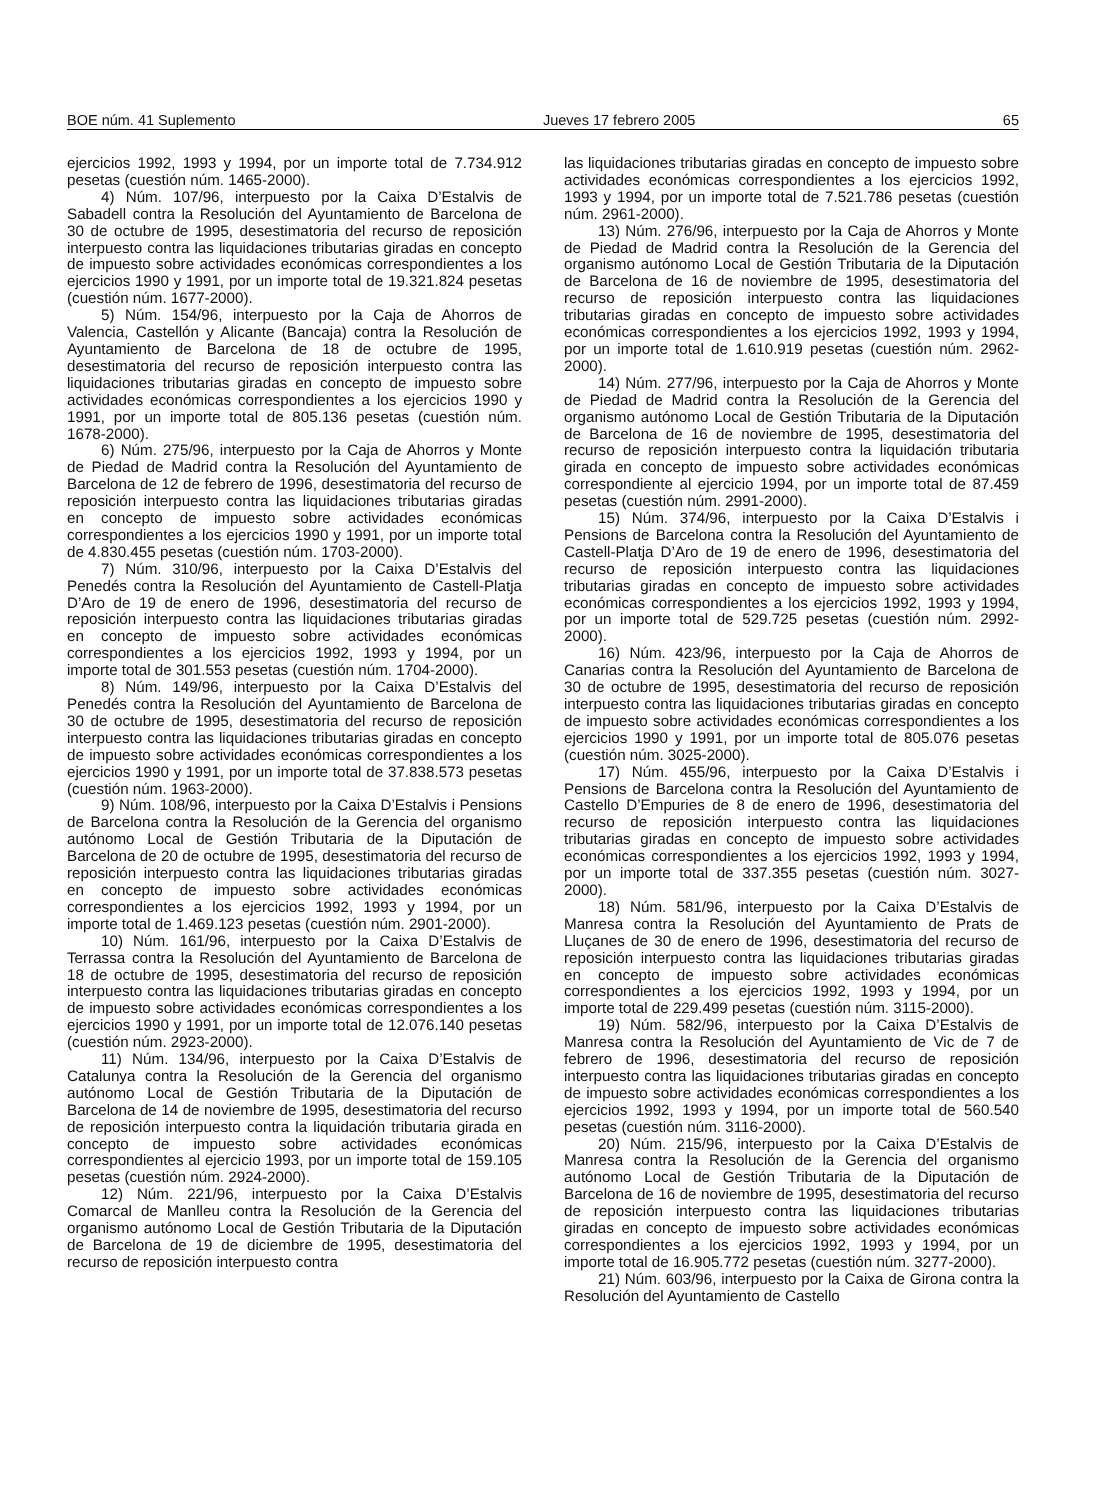BOE núm. 41 Suplemento Jueves 17 febrero 2005 65
ejercicios 1992, 1993 y 1994, por un importe total de 7.734.912 pesetas (cuestión núm. 1465-2000).
4) Núm. 107/96, interpuesto por la Caixa D’Estalvis de Sabadell contra la Resolución del Ayuntamiento de Barcelona de 30 de octubre de 1995, desestimatoria del recurso de reposición interpuesto contra las liquidaciones tributarias giradas en concepto de impuesto sobre actividades económicas correspondientes a los ejercicios 1990 y 1991, por un importe total de 19.321.824 pesetas (cuestión núm. 1677-2000).
5) Núm. 154/96, interpuesto por la Caja de Ahorros de Valencia, Castellón y Alicante (Bancaja) contra la Resolución de Ayuntamiento de Barcelona de 18 de octubre de 1995, desestimatoria del recurso de reposición interpuesto contra las liquidaciones tributarias giradas en concepto de impuesto sobre actividades económicas correspondientes a los ejercicios 1990 y 1991, por un importe total de 805.136 pesetas (cuestión núm. 1678-2000).
6) Núm. 275/96, interpuesto por la Caja de Ahorros y Monte de Piedad de Madrid contra la Resolución del Ayuntamiento de Barcelona de 12 de febrero de 1996, desestimatoria del recurso de reposición interpuesto contra las liquidaciones tributarias giradas en concepto de impuesto sobre actividades económicas correspondientes a los ejercicios 1990 y 1991, por un importe total de 4.830.455 pesetas (cuestión núm. 1703-2000).
7) Núm. 310/96, interpuesto por la Caixa D’Estalvis del Penedés contra la Resolución del Ayuntamiento de Castell-Platja D’Aro de 19 de enero de 1996, desestimatoria del recurso de reposición interpuesto contra las liquidaciones tributarias giradas en concepto de impuesto sobre actividades económicas correspondientes a los ejercicios 1992, 1993 y 1994, por un importe total de 301.553 pesetas (cuestión núm. 1704-2000).
8) Núm. 149/96, interpuesto por la Caixa D’Estalvis del Penedés contra la Resolución del Ayuntamiento de Barcelona de 30 de octubre de 1995, desestimatoria del recurso de reposición interpuesto contra las liquidaciones tributarias giradas en concepto de impuesto sobre actividades económicas correspondientes a los ejercicios 1990 y 1991, por un importe total de 37.838.573 pesetas (cuestión núm. 1963-2000).
9) Núm. 108/96, interpuesto por la Caixa D’Estalvis i Pensions de Barcelona contra la Resolución de la Gerencia del organismo autónomo Local de Gestión Tributaria de la Diputación de Barcelona de 20 de octubre de 1995, desestimatoria del recurso de reposición interpuesto contra las liquidaciones tributarias giradas en concepto de impuesto sobre actividades económicas correspondientes a los ejercicios 1992, 1993 y 1994, por un importe total de 1.469.123 pesetas (cuestión núm. 2901-2000).
10) Núm. 161/96, interpuesto por la Caixa D’Estalvis de Terrassa contra la Resolución del Ayuntamiento de Barcelona de 18 de octubre de 1995, desestimatoria del recurso de reposición interpuesto contra las liquidaciones tributarias giradas en concepto de impuesto sobre actividades económicas correspondientes a los ejercicios 1990 y 1991, por un importe total de 12.076.140 pesetas (cuestión núm. 2923-2000).
11) Núm. 134/96, interpuesto por la Caixa D’Estalvis de Catalunya contra la Resolución de la Gerencia del organismo autónomo Local de Gestión Tributaria de la Diputación de Barcelona de 14 de noviembre de 1995, desestimatoria del recurso de reposición interpuesto contra la liquidación tributaria girada en concepto de impuesto sobre actividades económicas correspondientes al ejercicio 1993, por un importe total de 159.105 pesetas (cuestión núm. 2924-2000).
12) Núm. 221/96, interpuesto por la Caixa D’Estalvis Comarcal de Manlleu contra la Resolución de la Gerencia del organismo autónomo Local de Gestión Tributaria de la Diputación de Barcelona de 19 de diciembre de 1995, desestimatoria del recurso de reposición interpuesto contra
las liquidaciones tributarias giradas en concepto de impuesto sobre actividades económicas correspondientes a los ejercicios 1992, 1993 y 1994, por un importe total de 7.521.786 pesetas (cuestión núm. 2961-2000).
13) Núm. 276/96, interpuesto por la Caja de Ahorros y Monte de Piedad de Madrid contra la Resolución de la Gerencia del organismo autónomo Local de Gestión Tributaria de la Diputación de Barcelona de 16 de noviembre de 1995, desestimatoria del recurso de reposición interpuesto contra las liquidaciones tributarias giradas en concepto de impuesto sobre actividades económicas correspondientes a los ejercicios 1992, 1993 y 1994, por un importe total de 1.610.919 pesetas (cuestión núm. 2962-2000).
14) Núm. 277/96, interpuesto por la Caja de Ahorros y Monte de Piedad de Madrid contra la Resolución de la Gerencia del organismo autónomo Local de Gestión Tributaria de la Diputación de Barcelona de 16 de noviembre de 1995, desestimatoria del recurso de reposición interpuesto contra la liquidación tributaria girada en concepto de impuesto sobre actividades económicas correspondiente al ejercicio 1994, por un importe total de 87.459 pesetas (cuestión núm. 2991-2000).
15) Núm. 374/96, interpuesto por la Caixa D’Estalvis i Pensions de Barcelona contra la Resolución del Ayuntamiento de Castell-Platja D’Aro de 19 de enero de 1996, desestimatoria del recurso de reposición interpuesto contra las liquidaciones tributarias giradas en concepto de impuesto sobre actividades económicas correspondientes a los ejercicios 1992, 1993 y 1994, por un importe total de 529.725 pesetas (cuestión núm. 2992-2000).
16) Núm. 423/96, interpuesto por la Caja de Ahorros de Canarias contra la Resolución del Ayuntamiento de Barcelona de 30 de octubre de 1995, desestimatoria del recurso de reposición interpuesto contra las liquidaciones tributarias giradas en concepto de impuesto sobre actividades económicas correspondientes a los ejercicios 1990 y 1991, por un importe total de 805.076 pesetas (cuestión núm. 3025-2000).
17) Núm. 455/96, interpuesto por la Caixa D’Estalvis i Pensions de Barcelona contra la Resolución del Ayuntamiento de Castello D’Empuries de 8 de enero de 1996, desestimatoria del recurso de reposición interpuesto contra las liquidaciones tributarias giradas en concepto de impuesto sobre actividades económicas correspondientes a los ejercicios 1992, 1993 y 1994, por un importe total de 337.355 pesetas (cuestión núm. 3027-2000).
18) Núm. 581/96, interpuesto por la Caixa D’Estalvis de Manresa contra la Resolución del Ayuntamiento de Prats de Lluçanes de 30 de enero de 1996, desestimatoria del recurso de reposición interpuesto contra las liquidaciones tributarias giradas en concepto de impuesto sobre actividades económicas correspondientes a los ejercicios 1992, 1993 y 1994, por un importe total de 229.499 pesetas (cuestión núm. 3115-2000).
19) Núm. 582/96, interpuesto por la Caixa D’Estalvis de Manresa contra la Resolución del Ayuntamiento de Vic de 7 de febrero de 1996, desestimatoria del recurso de reposición interpuesto contra las liquidaciones tributarias giradas en concepto de impuesto sobre actividades económicas correspondientes a los ejercicios 1992, 1993 y 1994, por un importe total de 560.540 pesetas (cuestión núm. 3116-2000).
20) Núm. 215/96, interpuesto por la Caixa D’Estalvis de Manresa contra la Resolución de la Gerencia del organismo autónomo Local de Gestión Tributaria de la Diputación de Barcelona de 16 de noviembre de 1995, desestimatoria del recurso de reposición interpuesto contra las liquidaciones tributarias giradas en concepto de impuesto sobre actividades económicas correspondientes a los ejercicios 1992, 1993 y 1994, por un importe total de 16.905.772 pesetas (cuestión núm. 3277-2000).
21) Núm. 603/96, interpuesto por la Caixa de Girona contra la Resolución del Ayuntamiento de Castello